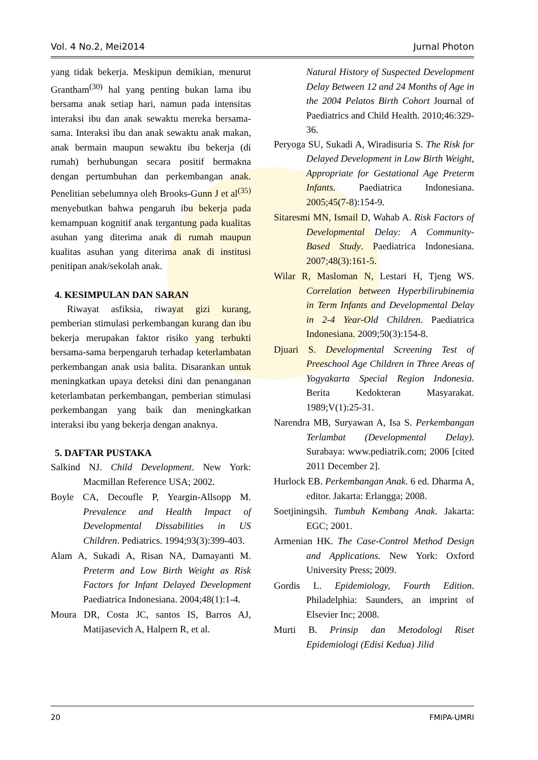Vol. 4 No.2, Mei2014 Jurnal Photon
yang tidak bekerja. Meskipun demikian, menurut Grantham<sup>(30)</sup> hal yang penting bukan lama ibu bersama anak setiap hari, namun pada intensitas interaksi ibu dan anak sewaktu mereka bersama-sama. Interaksi ibu dan anak sewaktu anak makan, anak bermain maupun sewaktu ibu bekerja (di rumah) berhubungan secara positif bermakna dengan pertumbuhan dan perkembangan anak. Penelitian sebelumnya oleh Brooks-Gunn J et al<sup>(35)</sup> menyebutkan bahwa pengaruh ibu bekerja pada kemampuan kognitif anak tergantung pada kualitas asuhan yang diterima anak di rumah maupun kualitas asuhan yang diterima anak di institusi penitipan anak/sekolah anak.
4. KESIMPULAN DAN SARAN
Riwayat asfiksia, riwayat gizi kurang, pemberian stimulasi perkembangan kurang dan ibu bekerja merupakan faktor risiko yang terbukti bersama-sama berpengaruh terhadap keterlambatan perkembangan anak usia balita. Disarankan untuk meningkatkan upaya deteksi dini dan penanganan keterlambatan perkembangan, pemberian stimulasi perkembangan yang baik dan meningkatkan interaksi ibu yang bekerja dengan anaknya.
5. DAFTAR PUSTAKA
Salkind NJ. Child Development. New York: Macmillan Reference USA; 2002.
Boyle CA, Decoufle P, Yeargin-Allsopp M. Prevalence and Health Impact of Developmental Dissabilities in US Children. Pediatrics. 1994;93(3):399-403.
Alam A, Sukadi A, Risan NA, Damayanti M. Preterm and Low Birth Weight as Risk Factors for Infant Delayed Development Paediatrica Indonesiana. 2004;48(1):1-4.
Moura DR, Costa JC, santos IS, Barros AJ, Matijasevich A, Halpern R, et al.
Natural History of Suspected Development Delay Between 12 and 24 Months of Age in the 2004 Pelatos Birth Cohort Journal of Paediatrics and Child Health. 2010;46:329-36.
Peryoga SU, Sukadi A, Wiradisuria S. The Risk for Delayed Development in Low Birth Weight, Appropriate for Gestational Age Preterm Infants. Paediatrica Indonesiana. 2005;45(7-8):154-9.
Sitaresmi MN, Ismail D, Wahab A. Risk Factors of Developmental Delay: A Community-Based Study. Paediatrica Indonesiana. 2007;48(3):161-5.
Wilar R, Masloman N, Lestari H, Tjeng WS. Correlation between Hyperbilirubinemia in Term Infants and Developmental Delay in 2-4 Year-Old Children. Paediatrica Indonesiana. 2009;50(3):154-8.
Djuari S. Developmental Screening Test of Preeschool Age Children in Three Areas of Yogyakarta Special Region Indonesia. Berita Kedokteran Masyarakat. 1989;V(1):25-31.
Narendra MB, Suryawan A, Isa S. Perkembangan Terlambat (Developmental Delay). Surabaya: www.pediatrik.com; 2006 [cited 2011 December 2].
Hurlock EB. Perkembangan Anak. 6 ed. Dharma A, editor. Jakarta: Erlangga; 2008.
Soetjiningsih. Tumbuh Kembang Anak. Jakarta: EGC; 2001.
Armenian HK. The Case-Control Method Design and Applications. New York: Oxford University Press; 2009.
Gordis L. Epidemiology, Fourth Edition. Philadelphia: Saunders, an imprint of Elsevier Inc; 2008.
Murti B. Prinsip dan Metodologi Riset Epidemiologi (Edisi Kedua) Jilid
20 FMIPA-UMRI